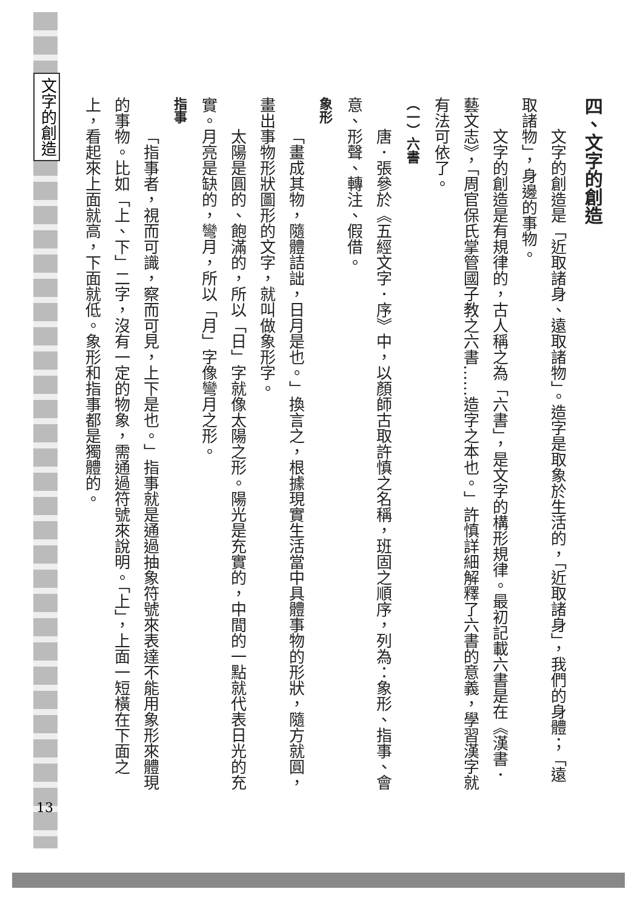文字的創造
13
四、文字的創造
文字的創造是「近取諸身、遠取諸物」。造字是取象於生活的，「近取諸身」，我們的身體；「遠取諸物」，身邊的事物。
文字的創造是有規律的，古人稱之為「六書」，是文字的構形規律。最初記載六書是在《漢書．藝文志》，「周官保氏掌管國子教之六書……造字之本也。」許慎詳細解釋了六書的意義，學習漢字就有法可依了。
（一）六書
唐．張參於《五經文字．序》中，以顏師古取許慎之名稱，班固之順序，列為：象形、指事、會意、形聲、轉注、假借。
象形
「畫成其物，隨體詰詘，日月是也。」換言之，根據現實生活當中具體事物的形狀，隨方就圓，畫出事物形狀圖形的文字，就叫做象形字。
太陽是圓的、飽滿的，所以「日」字就像太陽之形。陽光是充實的，中間的一點就代表日光的充實。月亮是缺的，彎月，所以「月」字像彎月之形。
指事
「指事者，視而可識，察而可見，上下是也。」指事就是通過抽象符號來表達不能用象形來體現的事物。比如「上、下」二字，沒有一定的物象，需通過符號來說明。「上」，上面一短橫在下面之上，看起來上面就高，下面就低。象形和指事都是獨體的。